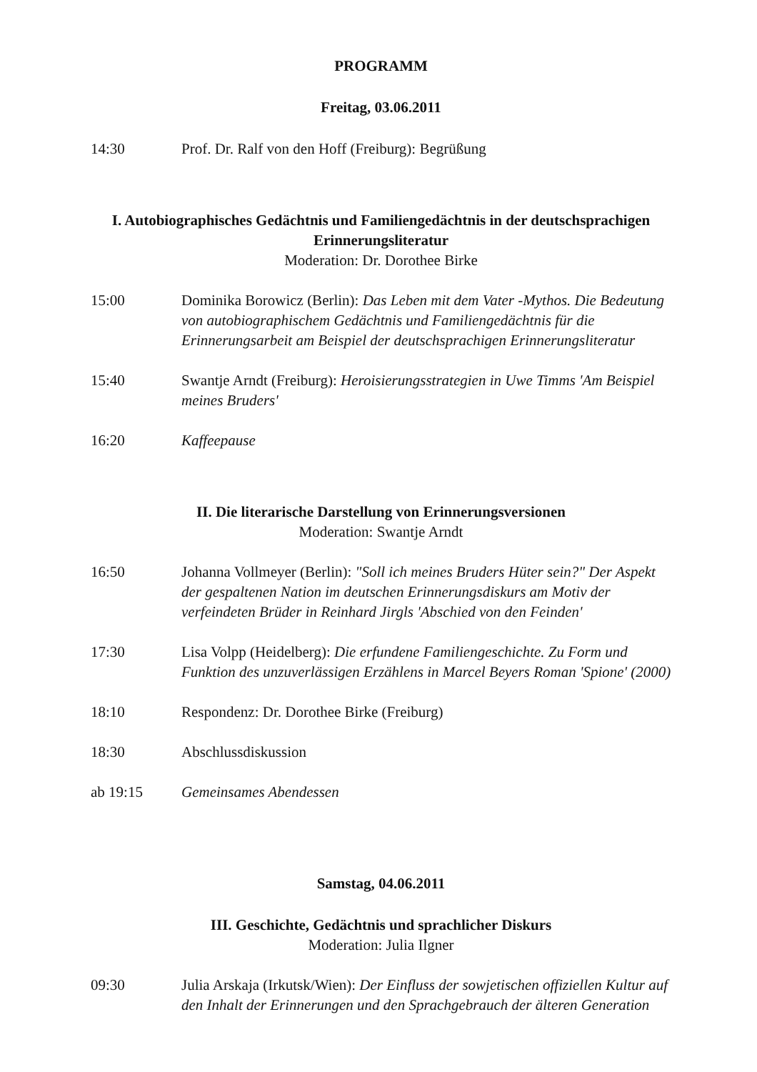PROGRAMM
Freitag, 03.06.2011
14:30 Prof. Dr. Ralf von den Hoff (Freiburg): Begrüßung
I. Autobiographisches Gedächtnis und Familiengedächtnis in der deutschsprachigen Erinnerungsliteratur
Moderation: Dr. Dorothee Birke
15:00 Dominika Borowicz (Berlin): Das Leben mit dem Vater -Mythos. Die Bedeutung von autobiographischem Gedächtnis und Familiengedächtnis für die Erinnerungsarbeit am Beispiel der deutschsprachigen Erinnerungsliteratur
15:40 Swantje Arndt (Freiburg): Heroisierungsstrategien in Uwe Timms 'Am Beispiel meines Bruders'
16:20 Kaffeepause
II. Die literarische Darstellung von Erinnerungsversionen
Moderation: Swantje Arndt
16:50 Johanna Vollmeyer (Berlin): "Soll ich meines Bruders Hüter sein?" Der Aspekt der gespaltenen Nation im deutschen Erinnerungsdiskurs am Motiv der verfeindeten Brüder in Reinhard Jirgls 'Abschied von den Feinden'
17:30 Lisa Volpp (Heidelberg): Die erfundene Familiengeschichte. Zu Form und Funktion des unzuverlässigen Erzählens in Marcel Beyers Roman 'Spione' (2000)
18:10 Respondenz: Dr. Dorothee Birke (Freiburg)
18:30 Abschlussdiskussion
ab 19:15 Gemeinsames Abendessen
Samstag, 04.06.2011
III. Geschichte, Gedächtnis und sprachlicher Diskurs
Moderation: Julia Ilgner
09:30 Julia Arskaja (Irkutsk/Wien): Der Einfluss der sowjetischen offiziellen Kultur auf den Inhalt der Erinnerungen und den Sprachgebrauch der älteren Generation